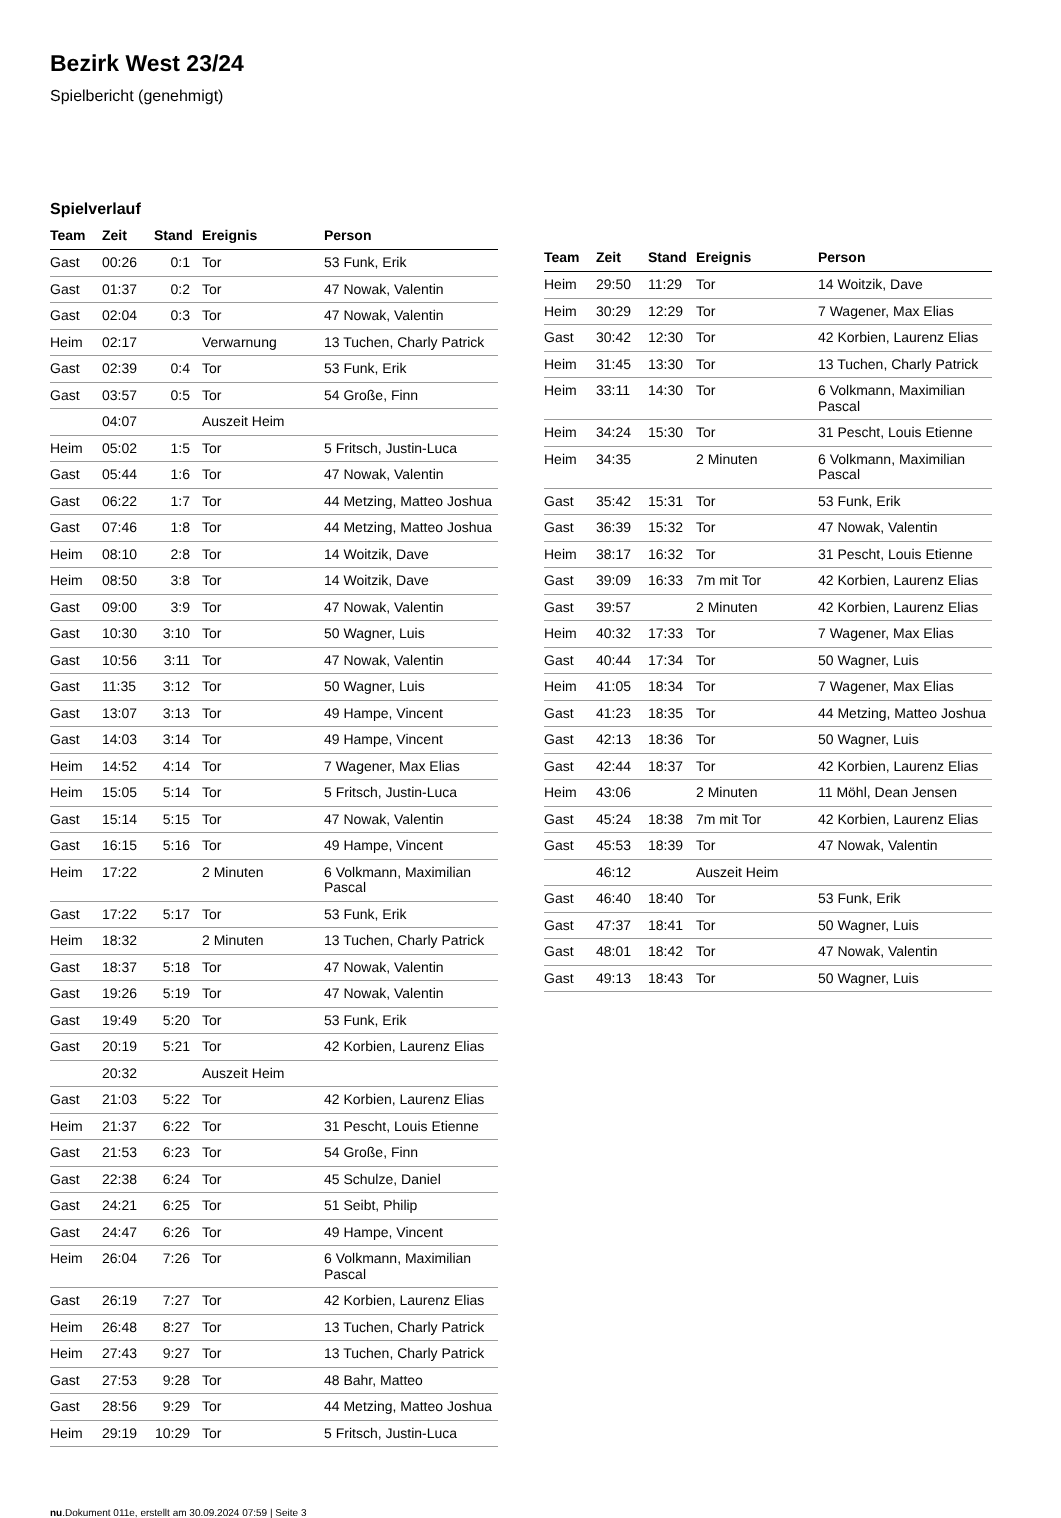Bezirk West 23/24
Spielbericht (genehmigt)
Spielverlauf
| Team | Zeit | Stand | Ereignis | Person |
| --- | --- | --- | --- | --- |
| Gast | 00:26 | 0:1 | Tor | 53 Funk, Erik |
| Gast | 01:37 | 0:2 | Tor | 47 Nowak, Valentin |
| Gast | 02:04 | 0:3 | Tor | 47 Nowak, Valentin |
| Heim | 02:17 | | Verwarnung | 13 Tuchen, Charly Patrick |
| Gast | 02:39 | 0:4 | Tor | 53 Funk, Erik |
| Gast | 03:57 | 0:5 | Tor | 54 Große, Finn |
| | 04:07 | | Auszeit Heim | |
| Heim | 05:02 | 1:5 | Tor | 5 Fritsch, Justin-Luca |
| Gast | 05:44 | 1:6 | Tor | 47 Nowak, Valentin |
| Gast | 06:22 | 1:7 | Tor | 44 Metzing, Matteo Joshua |
| Gast | 07:46 | 1:8 | Tor | 44 Metzing, Matteo Joshua |
| Heim | 08:10 | 2:8 | Tor | 14 Woitzik, Dave |
| Heim | 08:50 | 3:8 | Tor | 14 Woitzik, Dave |
| Gast | 09:00 | 3:9 | Tor | 47 Nowak, Valentin |
| Gast | 10:30 | 3:10 | Tor | 50 Wagner, Luis |
| Gast | 10:56 | 3:11 | Tor | 47 Nowak, Valentin |
| Gast | 11:35 | 3:12 | Tor | 50 Wagner, Luis |
| Gast | 13:07 | 3:13 | Tor | 49 Hampe, Vincent |
| Gast | 14:03 | 3:14 | Tor | 49 Hampe, Vincent |
| Heim | 14:52 | 4:14 | Tor | 7 Wagener, Max Elias |
| Heim | 15:05 | 5:14 | Tor | 5 Fritsch, Justin-Luca |
| Gast | 15:14 | 5:15 | Tor | 47 Nowak, Valentin |
| Gast | 16:15 | 5:16 | Tor | 49 Hampe, Vincent |
| Heim | 17:22 | | 2 Minuten | 6 Volkmann, Maximilian Pascal |
| Gast | 17:22 | 5:17 | Tor | 53 Funk, Erik |
| Heim | 18:32 | | 2 Minuten | 13 Tuchen, Charly Patrick |
| Gast | 18:37 | 5:18 | Tor | 47 Nowak, Valentin |
| Gast | 19:26 | 5:19 | Tor | 47 Nowak, Valentin |
| Gast | 19:49 | 5:20 | Tor | 53 Funk, Erik |
| Gast | 20:19 | 5:21 | Tor | 42 Korbien, Laurenz Elias |
| | 20:32 | | Auszeit Heim | |
| Gast | 21:03 | 5:22 | Tor | 42 Korbien, Laurenz Elias |
| Heim | 21:37 | 6:22 | Tor | 31 Pescht, Louis Etienne |
| Gast | 21:53 | 6:23 | Tor | 54 Große, Finn |
| Gast | 22:38 | 6:24 | Tor | 45 Schulze, Daniel |
| Gast | 24:21 | 6:25 | Tor | 51 Seibt, Philip |
| Gast | 24:47 | 6:26 | Tor | 49 Hampe, Vincent |
| Heim | 26:04 | 7:26 | Tor | 6 Volkmann, Maximilian Pascal |
| Gast | 26:19 | 7:27 | Tor | 42 Korbien, Laurenz Elias |
| Heim | 26:48 | 8:27 | Tor | 13 Tuchen, Charly Patrick |
| Heim | 27:43 | 9:27 | Tor | 13 Tuchen, Charly Patrick |
| Gast | 27:53 | 9:28 | Tor | 48 Bahr, Matteo |
| Gast | 28:56 | 9:29 | Tor | 44 Metzing, Matteo Joshua |
| Heim | 29:19 | 10:29 | Tor | 5 Fritsch, Justin-Luca |
| Team | Zeit | Stand | Ereignis | Person |
| --- | --- | --- | --- | --- |
| Heim | 29:50 | 11:29 | Tor | 14 Woitzik, Dave |
| Heim | 30:29 | 12:29 | Tor | 7 Wagener, Max Elias |
| Gast | 30:42 | 12:30 | Tor | 42 Korbien, Laurenz Elias |
| Heim | 31:45 | 13:30 | Tor | 13 Tuchen, Charly Patrick |
| Heim | 33:11 | 14:30 | Tor | 6 Volkmann, Maximilian Pascal |
| Heim | 34:24 | 15:30 | Tor | 31 Pescht, Louis Etienne |
| Heim | 34:35 | | 2 Minuten | 6 Volkmann, Maximilian Pascal |
| Gast | 35:42 | 15:31 | Tor | 53 Funk, Erik |
| Gast | 36:39 | 15:32 | Tor | 47 Nowak, Valentin |
| Heim | 38:17 | 16:32 | Tor | 31 Pescht, Louis Etienne |
| Gast | 39:09 | 16:33 | 7m mit Tor | 42 Korbien, Laurenz Elias |
| Gast | 39:57 | | 2 Minuten | 42 Korbien, Laurenz Elias |
| Heim | 40:32 | 17:33 | Tor | 7 Wagener, Max Elias |
| Gast | 40:44 | 17:34 | Tor | 50 Wagner, Luis |
| Heim | 41:05 | 18:34 | Tor | 7 Wagener, Max Elias |
| Gast | 41:23 | 18:35 | Tor | 44 Metzing, Matteo Joshua |
| Gast | 42:13 | 18:36 | Tor | 50 Wagner, Luis |
| Gast | 42:44 | 18:37 | Tor | 42 Korbien, Laurenz Elias |
| Heim | 43:06 | | 2 Minuten | 11 Möhl, Dean Jensen |
| Gast | 45:24 | 18:38 | 7m mit Tor | 42 Korbien, Laurenz Elias |
| Gast | 45:53 | 18:39 | Tor | 47 Nowak, Valentin |
| | 46:12 | | Auszeit Heim | |
| Gast | 46:40 | 18:40 | Tor | 53 Funk, Erik |
| Gast | 47:37 | 18:41 | Tor | 50 Wagner, Luis |
| Gast | 48:01 | 18:42 | Tor | 47 Nowak, Valentin |
| Gast | 49:13 | 18:43 | Tor | 50 Wagner, Luis |
nu.Dokument 011e, erstellt am 30.09.2024 07:59 | Seite 3